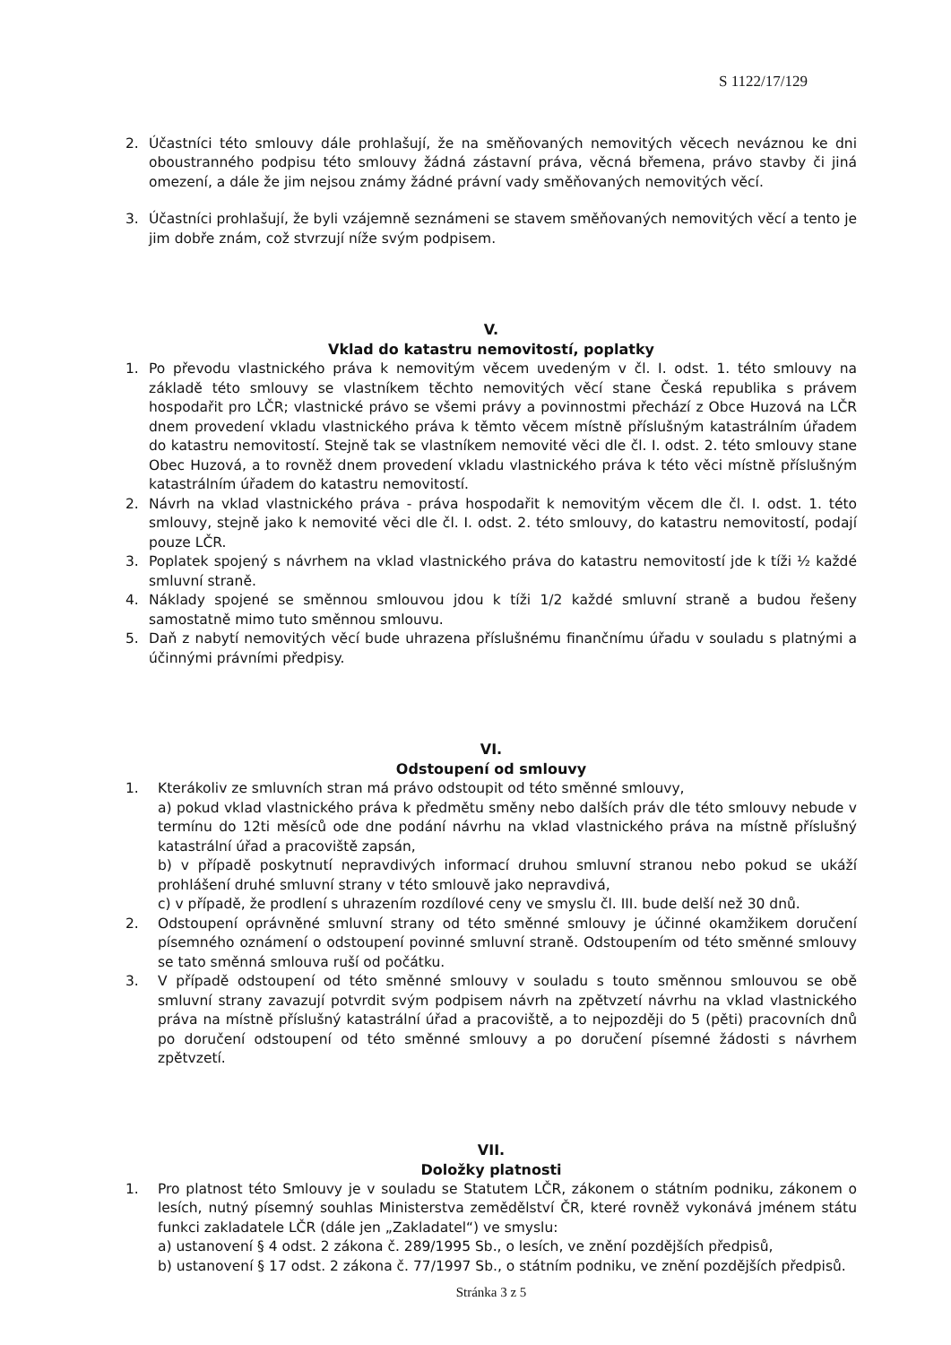S 1122/17/129
2. Účastníci této smlouvy dále prohlašují, že na směňovaných nemovitých věcech neváznou ke dni oboustranného podpisu této smlouvy žádná zástavní práva, věcná břemena, právo stavby či jiná omezení, a dále že jim nejsou známy žádné právní vady směňovaných nemovitých věcí.
3. Účastníci prohlašují, že byli vzájemně seznámeni se stavem směňovaných nemovitých věcí a tento je jim dobře znám, což stvrzují níže svým podpisem.
V.
Vklad do katastru nemovitostí, poplatky
1. Po převodu vlastnického práva k nemovitým věcem uvedeným v čl. I. odst. 1. této smlouvy na základě této smlouvy se vlastníkem těchto nemovitých věcí stane Česká republika s právem hospodařit pro LČR; vlastnické právo se všemi právy a povinnostmi přechází z Obce Huzová na LČR dnem provedení vkladu vlastnického práva k těmto věcem místně příslušným katastrálním úřadem do katastru nemovitostí. Stejně tak se vlastníkem nemovité věci dle čl. I. odst. 2. této smlouvy stane Obec Huzová, a to rovněž dnem provedení vkladu vlastnického práva k této věci místně příslušným katastrálním úřadem do katastru nemovitostí.
2. Návrh na vklad vlastnického práva - práva hospodařit k nemovitým věcem dle čl. I. odst. 1. této smlouvy, stejně jako k nemovité věci dle čl. I. odst. 2. této smlouvy, do katastru nemovitostí, podají pouze LČR.
3. Poplatek spojený s návrhem na vklad vlastnického práva do katastru nemovitostí jde k tíži ½ každé smluvní straně.
4. Náklady spojené se směnnou smlouvou jdou k tíži 1/2 každé smluvní straně a budou řešeny samostatně mimo tuto směnnou smlouvu.
5. Daň z nabytí nemovitých věcí bude uhrazena příslušnému finančnímu úřadu v souladu s platnými a účinnými právními předpisy.
VI.
Odstoupení od smlouvy
1. Kterákoliv ze smluvních stran má právo odstoupit od této směnné smlouvy,
a) pokud vklad vlastnického práva k předmětu směny nebo dalších práv dle této smlouvy nebude v termínu do 12ti měsíců ode dne podání návrhu na vklad vlastnického práva na místně příslušný katastrální úřad a pracoviště zapsán,
b) v případě poskytnutí nepravdivých informací druhou smluvní stranou nebo pokud se ukáží prohlášení druhé smluvní strany v této smlouvě jako nepravdivá,
c) v případě, že prodlení s uhrazením rozdílové ceny ve smyslu čl. III. bude delší než 30 dnů.
2. Odstoupení oprávněné smluvní strany od této směnné smlouvy je účinné okamžikem doručení písemného oznámení o odstoupení povinné smluvní straně. Odstoupením od této směnné smlouvy se tato směnná smlouva ruší od počátku.
3. V případě odstoupení od této směnné smlouvy v souladu s touto směnnou smlouvou se obě smluvní strany zavazují potvrdit svým podpisem návrh na zpětvzetí návrhu na vklad vlastnického práva na místně příslušný katastrální úřad a pracoviště, a to nejpozději do 5 (pěti) pracovních dnů po doručení odstoupení od této směnné smlouvy a po doručení písemné žádosti s návrhem zpětvzetí.
VII.
Doložky platnosti
1. Pro platnost této Smlouvy je v souladu se Statutem LČR, zákonem o státním podniku, zákonem o lesích, nutný písemný souhlas Ministerstva zemědělství ČR, které rovněž vykonává jménem státu funkci zakladatele LČR (dále jen „Zakladatel“) ve smyslu:
a) ustanovení § 4 odst. 2 zákona č. 289/1995 Sb., o lesích, ve znění pozdějších předpisů,
b) ustanovení § 17 odst. 2 zákona č. 77/1997 Sb., o státním podniku, ve znění pozdějších předpisů.
Stránka 3 z 5